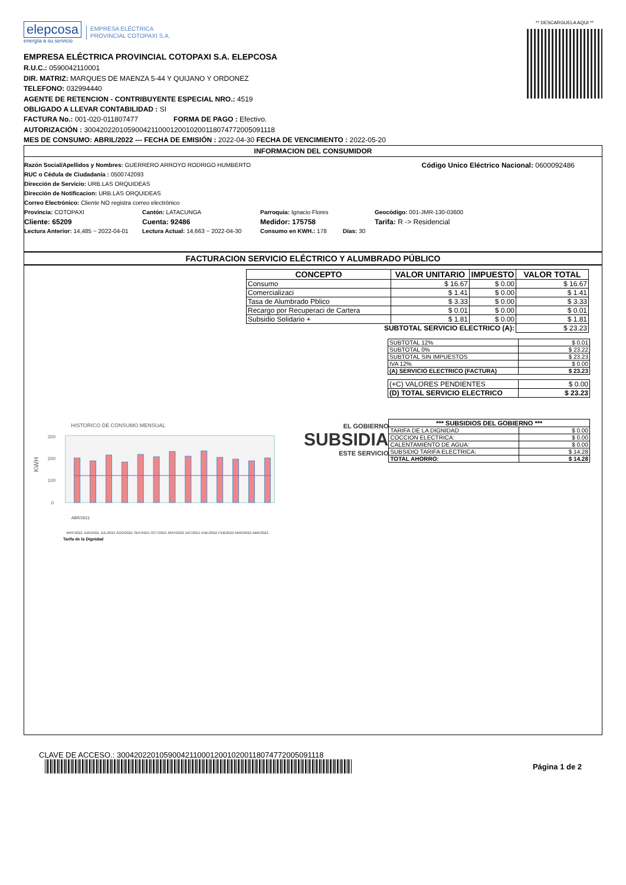elepcosa
energía a su servicio
EMPRESA ELÉCTRICA
PROVINCIAL COTOPAXI S.A.
EMPRESA ELÉCTRICA PROVINCIAL COTOPAXI S.A. ELEPCOSA
R.U.C.: 0590042110001
DIR. MATRIZ: MARQUES DE MAENZA 5-44 Y QUIJANO Y ORDONEZ
TELEFONO: 032994440
AGENTE DE RETENCION - CONTRIBUYENTE ESPECIAL NRO.: 4519
OBLIGADO A LLEVAR CONTABILIDAD : SI
FACTURA No.: 001-020-011807477 FORMA DE PAGO : Efectivo.
AUTORIZACIÓN : 3004202201059004211000120010200118074772005091118
MES DE CONSUMO: ABRIL/2022 --- FECHA DE EMISIÓN : 2022-04-30 FECHA DE VENCIMIENTO : 2022-05-20
** DESCARGUELA AQUI **
INFORMACION DEL CONSUMIDOR
Código Unico Eléctrico Nacional: 0600092486
Razón Social/Apellidos y Nombres: GUERRERO ARROYO RODRIGO HUMBERTO
RUC o Cédula de Ciudadanía : 0500742093
Dirección de Servicio: URB.LAS ORQUIDEAS
Dirección de Notificacion: URB.LAS ORQUIDEAS
Correo Electrónico: Cliente NO registra correo electrónico
Provincia: COTOPAXI Cantón: LATACUNGA Parroquia: Ignacio Flores Geocódigo: 001-JMR-130-03600
Cliente: 65209 Cuenta: 92486 Medidor: 175758 Tarifa: R -> Residencial
Lectura Anterior: 14,485 ~ 2022-04-01 Lectura Actual: 14,663 ~ 2022-04-30 Consumo en KWH.: 178 Días: 30
FACTURACION SERVICIO ELÉCTRICO Y ALUMBRADO PÚBLICO
| CONCEPTO | VALOR UNITARIO | IMPUESTO | VALOR TOTAL |
| --- | --- | --- | --- |
| Consumo | $ 16.67 | $ 0.00 | $ 16.67 |
| Comercializaci | $ 1.41 | $ 0.00 | $ 1.41 |
| Tasa de Alumbrado Pblico | $ 3.33 | $ 0.00 | $ 3.33 |
| Recargo por Recuperaci de Cartera | $ 0.01 | $ 0.00 | $ 0.01 |
| Subsidio Solidario + | $ 1.81 | $ 0.00 | $ 1.81 |
| SUBTOTAL SERVICIO ELECTRICO (A): | | | $ 23.23 |
| SUBTOTAL 12% | $ 0.01 |
| SUBTOTAL 0% | $ 23.22 |
| SUBTOTAL SIN IMPUESTOS | $ 23.23 |
| IVA 12% | $ 0.00 |
| (A) SERVICIO ELECTRICO (FACTURA) | $ 23.23 |
| (+C) VALORES PENDIENTES | $ 0.00 |
| (D) TOTAL SERVICIO ELECTRICO | $ 23.23 |
HISTORICO DE CONSUMO MENSUAL
KWH
300
200
100
0
ABR/2021
MAY/2021 JUN/2021 JUL/2021 AGO/2021 SEP/2021 OCT/2021 NOV/2021 DIC/2021 ENE/2022 FEB/2022 MAR/2022 ABR/2022
EL GOBIERNO
SUBSIDIA
ESTE SERVICIO
| *** SUBSIDIOS DEL GOBIERNO *** | |
| --- | --- |
| TARIFA DE LA DIGNIDAD | $ 0.00 |
| COCCION ELECTRICA: | $ 0.00 |
| CALENTAMIENTO DE AGUA: | $ 0.00 |
| SUBSIDIO TARIFA ELECTRICA: | $ 14.28 |
| TOTAL AHORRO: | $ 14.28 |
Tarifa de la Dignidad
CLAVE DE ACCESO.: 3004202201059004211000120010200118074772005091118
Página 1 de 2